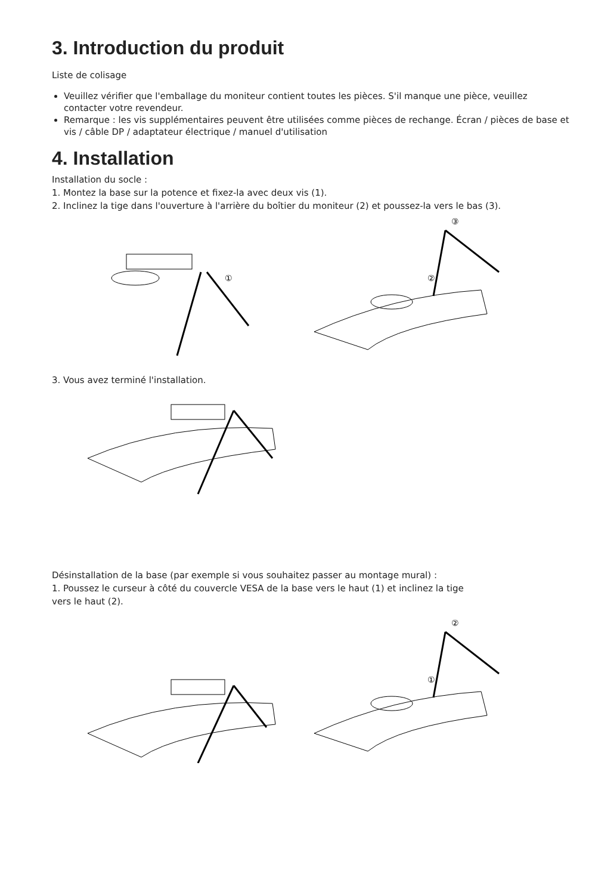3. Introduction du produit
Liste de colisage
Veuillez vérifier que l'emballage du moniteur contient toutes les pièces. S'il manque une pièce, veuillez contacter votre revendeur.
Remarque : les vis supplémentaires peuvent être utilisées comme pièces de rechange. Écran / pièces de base et vis / câble DP / adaptateur électrique / manuel d'utilisation
4. Installation
Installation du socle :
1. Montez la base sur la potence et fixez-la avec deux vis (1).
2. Inclinez la tige dans l'ouverture à l'arrière du boîtier du moniteur (2) et poussez-la vers le bas (3).
①
③
②
3. Vous avez terminé l'installation.
Désinstallation de la base (par exemple si vous souhaitez passer au montage mural) :
1. Poussez le curseur à côté du couvercle VESA de la base vers le haut (1) et inclinez la tige
vers le haut (2).
②
①